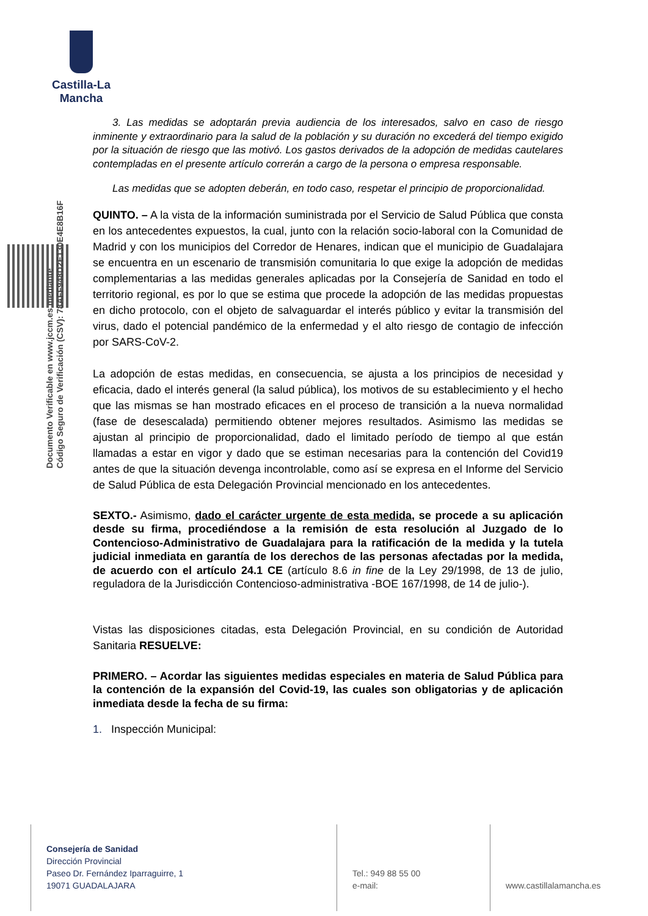Castilla-La Mancha
Documento Verificable en www.jccm.es mediante
Código Seguro de Verificación (CSV): 78AFF948D2E130E4E8B16F
3. Las medidas se adoptarán previa audiencia de los interesados, salvo en caso de riesgo inminente y extraordinario para la salud de la población y su duración no excederá del tiempo exigido por la situación de riesgo que las motivó. Los gastos derivados de la adopción de medidas cautelares contempladas en el presente artículo correrán a cargo de la persona o empresa responsable.
Las medidas que se adopten deberán, en todo caso, respetar el principio de proporcionalidad.
QUINTO. – A la vista de la información suministrada por el Servicio de Salud Pública que consta en los antecedentes expuestos, la cual, junto con la relación socio-laboral con la Comunidad de Madrid y con los municipios del Corredor de Henares, indican que el municipio de Guadalajara se encuentra en un escenario de transmisión comunitaria lo que exige la adopción de medidas complementarias a las medidas generales aplicadas por la Consejería de Sanidad en todo el territorio regional, es por lo que se estima que procede la adopción de las medidas propuestas en dicho protocolo, con el objeto de salvaguardar el interés público y evitar la transmisión del virus, dado el potencial pandémico de la enfermedad y el alto riesgo de contagio de infección por SARS-CoV-2.
La adopción de estas medidas, en consecuencia, se ajusta a los principios de necesidad y eficacia, dado el interés general (la salud pública), los motivos de su establecimiento y el hecho que las mismas se han mostrado eficaces en el proceso de transición a la nueva normalidad (fase de desescalada) permitiendo obtener mejores resultados. Asimismo las medidas se ajustan al principio de proporcionalidad, dado el limitado período de tiempo al que están llamadas a estar en vigor y dado que se estiman necesarias para la contención del Covid19 antes de que la situación devenga incontrolable, como así se expresa en el Informe del Servicio de Salud Pública de esta Delegación Provincial mencionado en los antecedentes.
SEXTO.- Asimismo, dado el carácter urgente de esta medida, se procede a su aplicación desde su firma, procediéndose a la remisión de esta resolución al Juzgado de lo Contencioso-Administrativo de Guadalajara para la ratificación de la medida y la tutela judicial inmediata en garantía de los derechos de las personas afectadas por la medida, de acuerdo con el artículo 24.1 CE (artículo 8.6 in fine de la Ley 29/1998, de 13 de julio, reguladora de la Jurisdicción Contencioso-administrativa -BOE 167/1998, de 14 de julio-).
Vistas las disposiciones citadas, esta Delegación Provincial, en su condición de Autoridad Sanitaria RESUELVE:
PRIMERO. – Acordar las siguientes medidas especiales en materia de Salud Pública para la contención de la expansión del Covid-19, las cuales son obligatorias y de aplicación inmediata desde la fecha de su firma:
1. Inspección Municipal:
Consejería de Sanidad
Dirección Provincial
Paseo Dr. Fernández Iparraguirre, 1
19071 GUADALAJARA
Tel.: 949 88 55 00
e-mail:
www.castillalamancha.es